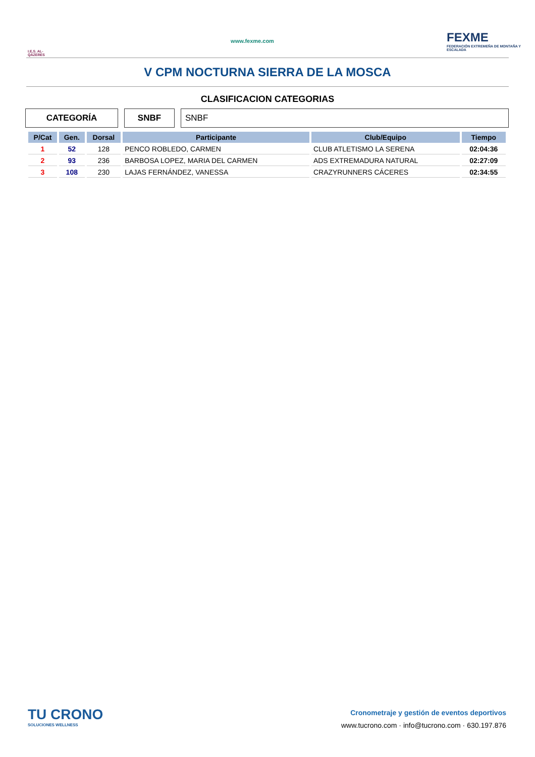I.E.S. AL-QÁZERES
www.fexme.com
FEXME
FEDERACIÓN EXTREMEÑA DE MONTAÑA Y ESCALADA
V CPM NOCTURNA SIERRA DE LA MOSCA
CLASIFICACION CATEGORIAS
CATEGORÍA SNBF SNBF
| P/Cat | Gen. | Dorsal | Participante | Club/Equipo | Tiempo |
| --- | --- | --- | --- | --- | --- |
| 1 | 52 | 128 | PENCO ROBLEDO, CARMEN | CLUB ATLETISMO LA SERENA | 02:04:36 |
| 2 | 93 | 236 | BARBOSA LOPEZ, MARIA DEL CARMEN | ADS EXTREMADURA NATURAL | 02:27:09 |
| 3 | 108 | 230 | LAJAS FERNÁNDEZ, VANESSA | CRAZYRUNNERS CÁCERES | 02:34:55 |
TU CRONO
SOLUCIONES WELLNESS
Cronometraje y gestión de eventos deportivos
www.tucrono.com · info@tucrono.com · 630.197.876